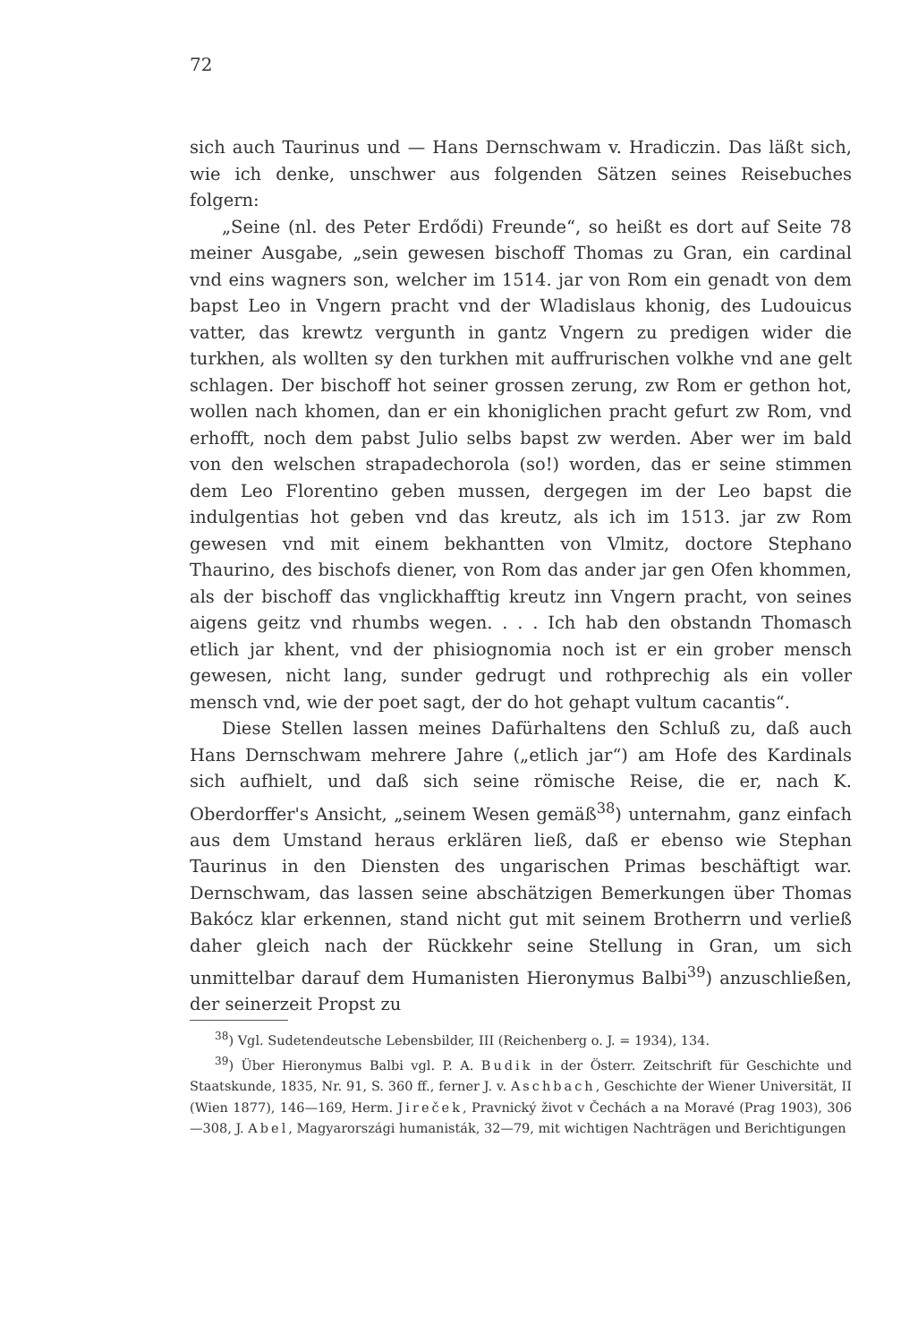72
sich auch Taurinus und — Hans Dernschwam v. Hradiczin. Das läßt sich, wie ich denke, unschwer aus folgenden Sätzen seines Reisebuches folgern:
„Seine (nl. des Peter Erdődi) Freunde“, so heißt es dort auf Seite 78 meiner Ausgabe, „sein gewesen bischoff Thomas zu Gran, ein cardinal vnd eins wagners son, welcher im 1514. jar von Rom ein genadt von dem bapst Leo in Vngern pracht vnd der Wladislaus khonig, des Ludouicus vatter, das krewtz vergunth in gantz Vngern zu predigen wider die turkhen, als wollten sy den turkhen mit auffrurischen volkhe vnd ane gelt schlagen. Der bischoff hot seiner grossen zerung, zw Rom er gethon hot, wollen nach khomen, dan er ein khoniglichen pracht gefurt zw Rom, vnd erhofft, noch dem pabst Julio selbs bapst zw werden. Aber wer im bald von den welschen strapadechorola (so!) worden, das er seine stimmen dem Leo Florentino geben mussen, dergegen im der Leo bapst die indulgentias hot geben vnd das kreutz, als ich im 1513. jar zw Rom gewesen vnd mit einem bekhantten von Vlmitz, doctore Stephano Thaurino, des bischofs diener, von Rom das ander jar gen Ofen khommen, als der bischoff das vnglickhafftig kreutz inn Vngern pracht, von seines aigens geitz vnd rhumbs wegen. . . . Ich hab den obstandn Thomasch etlich jar khent, vnd der phisiognomia noch ist er ein grober mensch gewesen, nicht lang, sunder gedrugt und rothprechig als ein voller mensch vnd, wie der poet sagt, der do hot gehapt vultum cacantis“.
Diese Stellen lassen meines Dafürhaltens den Schluß zu, daß auch Hans Dernschwam mehrere Jahre („etlich jar“) am Hofe des Kardinals sich aufhielt, und daß sich seine römische Reise, die er, nach K. Oberdorffer's Ansicht, „seinem Wesen gemäß<sup>38</sup>) unternahm, ganz einfach aus dem Umstand heraus erklären ließ, daß er ebenso wie Stephan Taurinus in den Diensten des ungarischen Primas beschäftigt war. Dernschwam, das lassen seine abschätzigen Bemerkungen über Thomas Bakócz klar erkennen, stand nicht gut mit seinem Brotherrn und verließ daher gleich nach der Rückkehr seine Stellung in Gran, um sich unmittelbar darauf dem Humanisten Hieronymus Balbi<sup>39</sup>) anzuschließen, der seinerzeit Propst zu
<sup>38</sup>) Vgl. Sudetendeutsche Lebensbilder, III (Reichenberg o. J. = 1934), 134.
<sup>39</sup>) Über Hieronymus Balbi vgl. P. A. Budik in der Österr. Zeitschrift für Geschichte und Staatskunde, 1835, Nr. 91, S. 360 ff., ferner J. v. Aschbach, Geschichte der Wiener Universität, II (Wien 1877), 146—169, Herm. Jireček, Pravnický život v Čechách a na Moravé (Prag 1903), 306—308, J. Abel, Magyarországi humanisták, 32—79, mit wichtigen Nachträgen und Berichtigungen